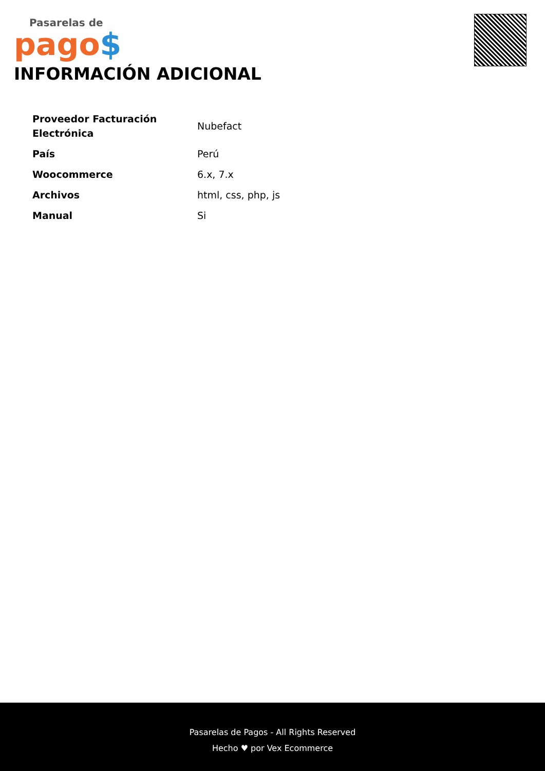Pasarelas de
pago$
INFORMACIÓN ADICIONAL
| Proveedor Facturación Electrónica | Nubefact |
| País | Perú |
| Woocommerce | 6.x, 7.x |
| Archivos | html, css, php, js |
| Manual | Si |
Pasarelas de Pagos - All Rights Reserved
Hecho ♥ por Vex Ecommerce